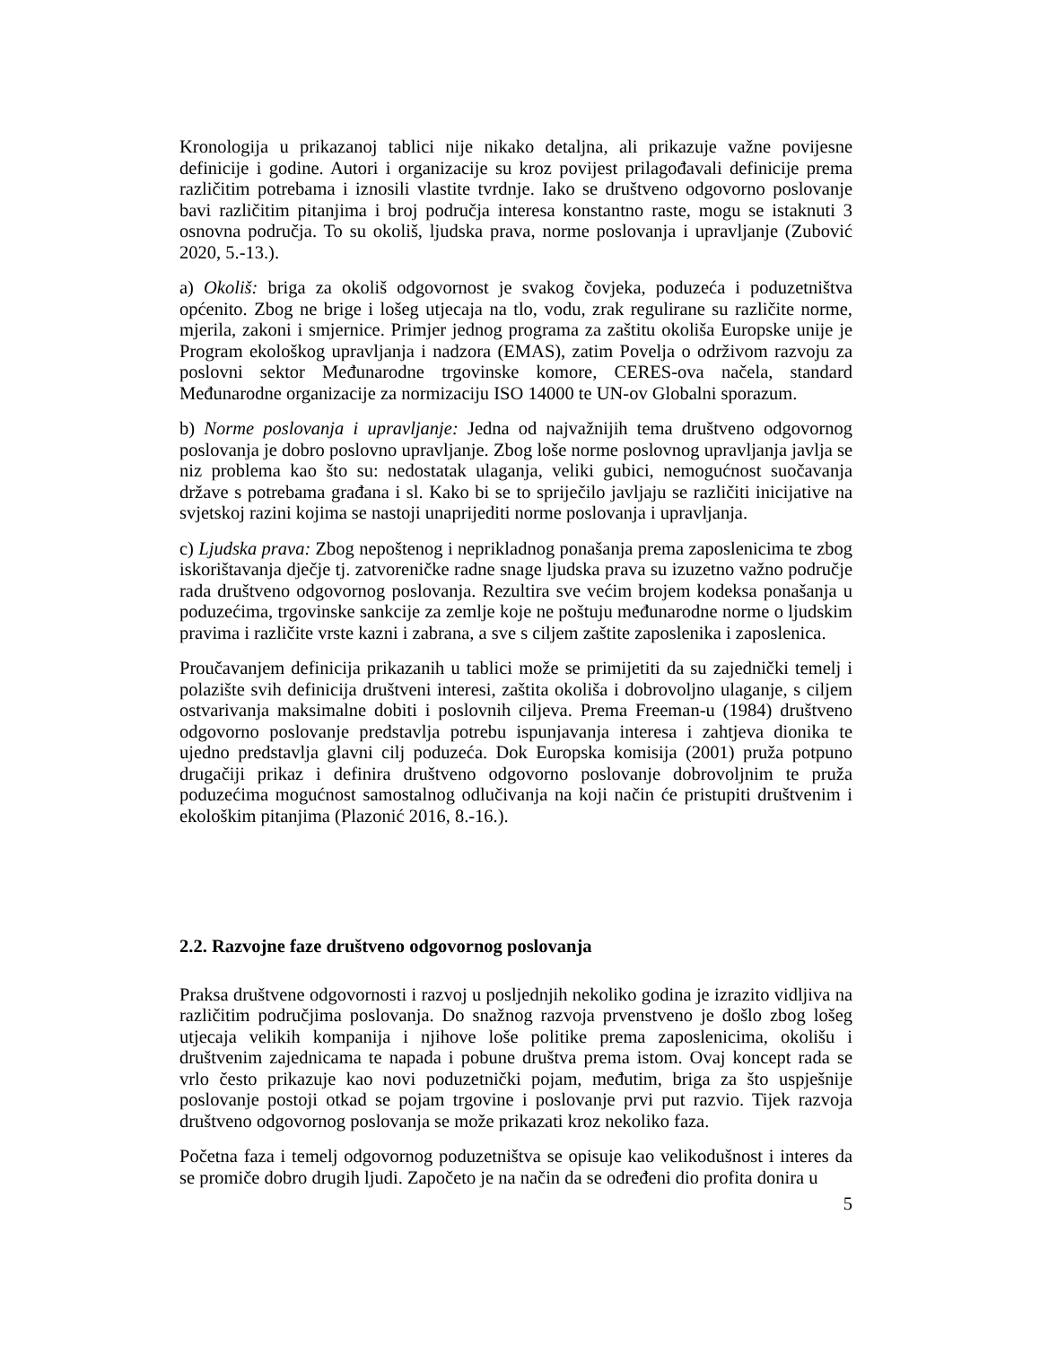Kronologija u prikazanoj tablici nije nikako detaljna, ali prikazuje važne povijesne definicije i godine. Autori i organizacije su kroz povijest prilagođavali definicije prema različitim potrebama i iznosili vlastite tvrdnje. Iako se društveno odgovorno poslovanje bavi različitim pitanjima i broj područja interesa konstantno raste, mogu se istaknuti 3 osnovna područja. To su okoliš, ljudska prava, norme poslovanja i upravljanje (Zubović 2020, 5.-13.).
a) Okoliš: briga za okoliš odgovornost je svakog čovjeka, poduzeća i poduzetništva općenito. Zbog ne brige i lošeg utjecaja na tlo, vodu, zrak regulirane su različite norme, mjerila, zakoni i smjernice. Primjer jednog programa za zaštitu okoliša Europske unije je Program ekološkog upravljanja i nadzora (EMAS), zatim Povelja o održivom razvoju za poslovni sektor Međunarodne trgovinske komore, CERES-ova načela, standard Međunarodne organizacije za normizaciju ISO 14000 te UN-ov Globalni sporazum.
b) Norme poslovanja i upravljanje: Jedna od najvažnijih tema društveno odgovornog poslovanja je dobro poslovno upravljanje. Zbog loše norme poslovnog upravljanja javlja se niz problema kao što su: nedostatak ulaganja, veliki gubici, nemogućnost suočavanja države s potrebama građana i sl. Kako bi se to spriječilo javljaju se različiti inicijative na svjetskoj razini kojima se nastoji unaprijediti norme poslovanja i upravljanja.
c) Ljudska prava: Zbog nepoštenog i neprikladnog ponašanja prema zaposlenicima te zbog iskorištavanja dječje tj. zatvoreničke radne snage ljudska prava su izuzetno važno područje rada društveno odgovornog poslovanja. Rezultira sve većim brojem kodeksa ponašanja u poduzećima, trgovinske sankcije za zemlje koje ne poštuju međunarodne norme o ljudskim pravima i različite vrste kazni i zabrana, a sve s ciljem zaštite zaposlenika i zaposlenica.
Proučavanjem definicija prikazanih u tablici može se primijetiti da su zajednički temelj i polazište svih definicija društveni interesi, zaštita okoliša i dobrovoljno ulaganje, s ciljem ostvarivanja maksimalne dobiti i poslovnih ciljeva. Prema Freeman-u (1984) društveno odgovorno poslovanje predstavlja potrebu ispunjavanja interesa i zahtjeva dionika te ujedno predstavlja glavni cilj poduzeća. Dok Europska komisija (2001) pruža potpuno drugačiji prikaz i definira društveno odgovorno poslovanje dobrovoljnim te pruža poduzećima mogućnost samostalnog odlučivanja na koji način će pristupiti društvenim i ekološkim pitanjima (Plazonić 2016, 8.-16.).
2.2. Razvojne faze društveno odgovornog poslovanja
Praksa društvene odgovornosti i razvoj u posljednjih nekoliko godina je izrazito vidljiva na različitim područjima poslovanja. Do snažnog razvoja prvenstveno je došlo zbog lošeg utjecaja velikih kompanija i njihove loše politike prema zaposlenicima, okolišu i društvenim zajednicama te napada i pobune društva prema istom. Ovaj koncept rada se vrlo često prikazuje kao novi poduzetnički pojam, međutim, briga za što uspješnije poslovanje postoji otkad se pojam trgovine i poslovanje prvi put razvio. Tijek razvoja društveno odgovornog poslovanja se može prikazati kroz nekoliko faza.
Početna faza i temelj odgovornog poduzetništva se opisuje kao velikodušnost i interes da se promiče dobro drugih ljudi. Započeto je na način da se određeni dio profita donira u
5